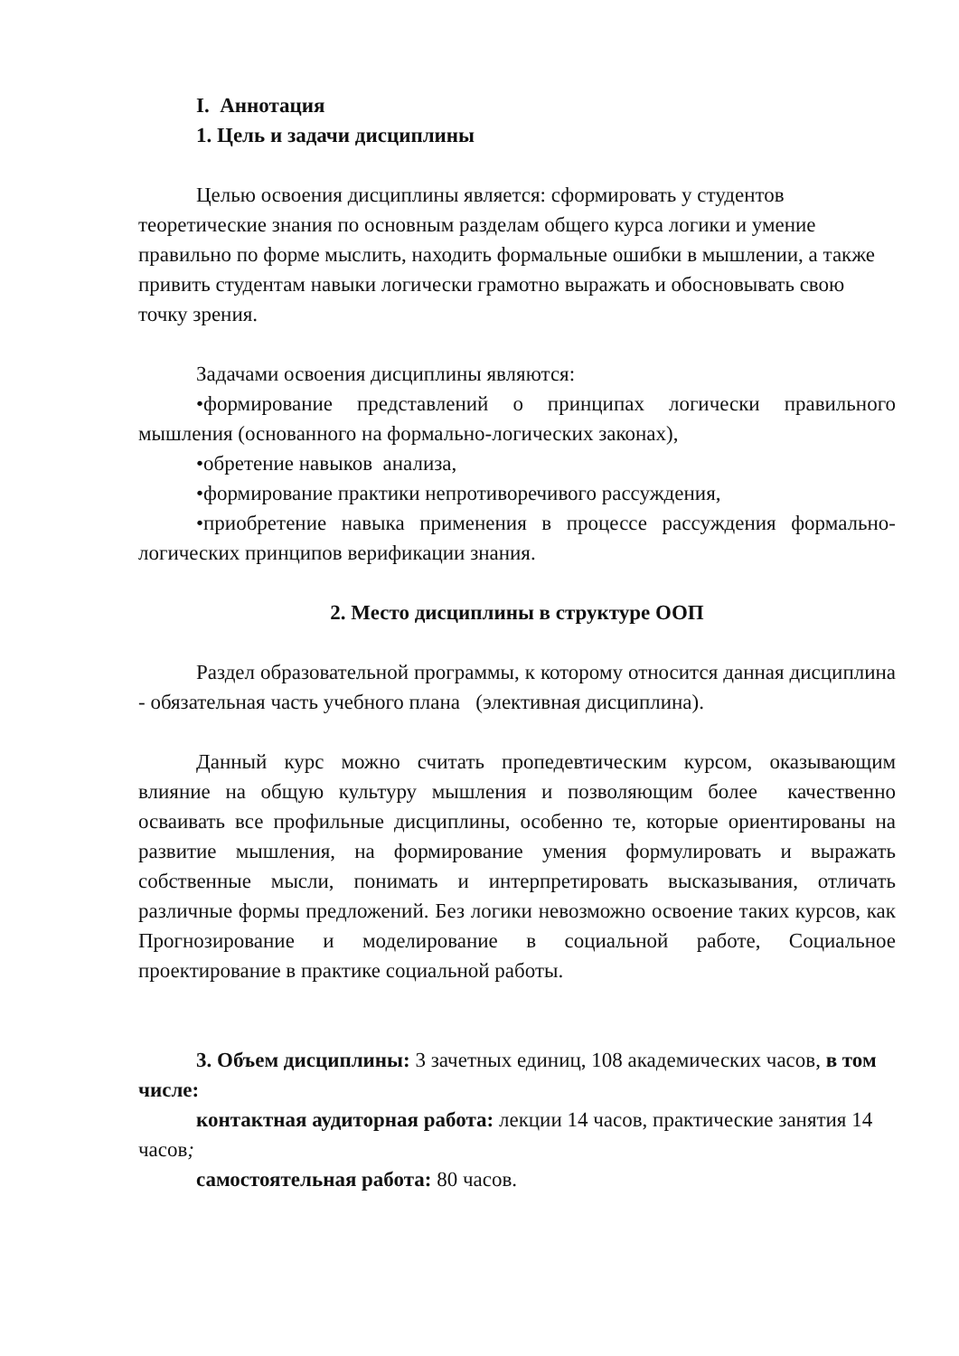I. Аннотация
1. Цель и задачи дисциплины
Целью освоения дисциплины является: сформировать у студентов теоретические знания по основным разделам общего курса логики и умение правильно по форме мыслить, находить формальные ошибки в мышлении, а также привить студентам навыки логически грамотно выражать и обосновывать свою точку зрения.
Задачами освоения дисциплины являются:
•формирование представлений о принципах логически правильного мышления (основанного на формально-логических законах),
•обретение навыков анализа,
•формирование практики непротиворечивого рассуждения,
•приобретение навыка применения в процессе рассуждения формально-логических принципов верификации знания.
2. Место дисциплины в структуре ООП
Раздел образовательной программы, к которому относится данная дисциплина - обязательная часть учебного плана (элективная дисциплина).
Данный курс можно считать пропедевтическим курсом, оказывающим влияние на общую культуру мышления и позволяющим более качественно осваивать все профильные дисциплины, особенно те, которые ориентированы на развитие мышления, на формирование умения формулировать и выражать собственные мысли, понимать и интерпретировать высказывания, отличать различные формы предложений. Без логики невозможно освоение таких курсов, как Прогнозирование и моделирование в социальной работе, Социальное проектирование в практике социальной работы.
3. Объем дисциплины: 3 зачетных единиц, 108 академических часов, в том числе:
контактная аудиторная работа: лекции 14 часов, практические занятия 14 часов;
самостоятельная работа: 80 часов.